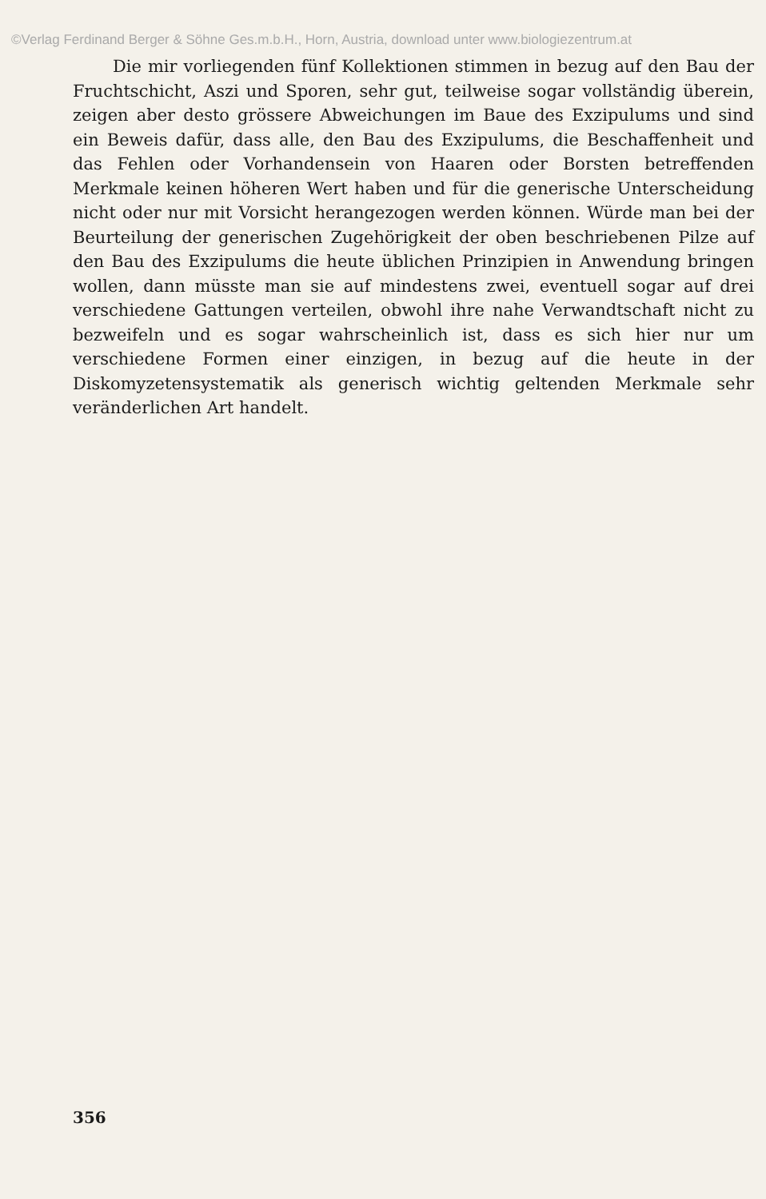©Verlag Ferdinand Berger & Söhne Ges.m.b.H., Horn, Austria, download unter www.biologiezentrum.at
Die mir vorliegenden fünf Kollektionen stimmen in bezug auf den Bau der Fruchtschicht, Aszi und Sporen, sehr gut, teilweise sogar vollständig überein, zeigen aber desto grössere Abweichungen im Baue des Exzipulums und sind ein Beweis dafür, dass alle, den Bau des Exzipulums, die Beschaffenheit und das Fehlen oder Vorhandensein von Haaren oder Borsten betreffenden Merkmale keinen höheren Wert haben und für die generische Unterscheidung nicht oder nur mit Vorsicht herangezogen werden können. Würde man bei der Beurteilung der generischen Zugehörigkeit der oben beschriebenen Pilze auf den Bau des Exzipulums die heute üblichen Prinzipien in Anwendung bringen wollen, dann müsste man sie auf mindestens zwei, eventuell sogar auf drei verschiedene Gattungen verteilen, obwohl ihre nahe Verwandtschaft nicht zu bezweifeln und es sogar wahrscheinlich ist, dass es sich hier nur um verschiedene Formen einer einzigen, in bezug auf die heute in der Diskomyzetensystematik als generisch wichtig geltenden Merkmale sehr veränderlichen Art handelt.
356